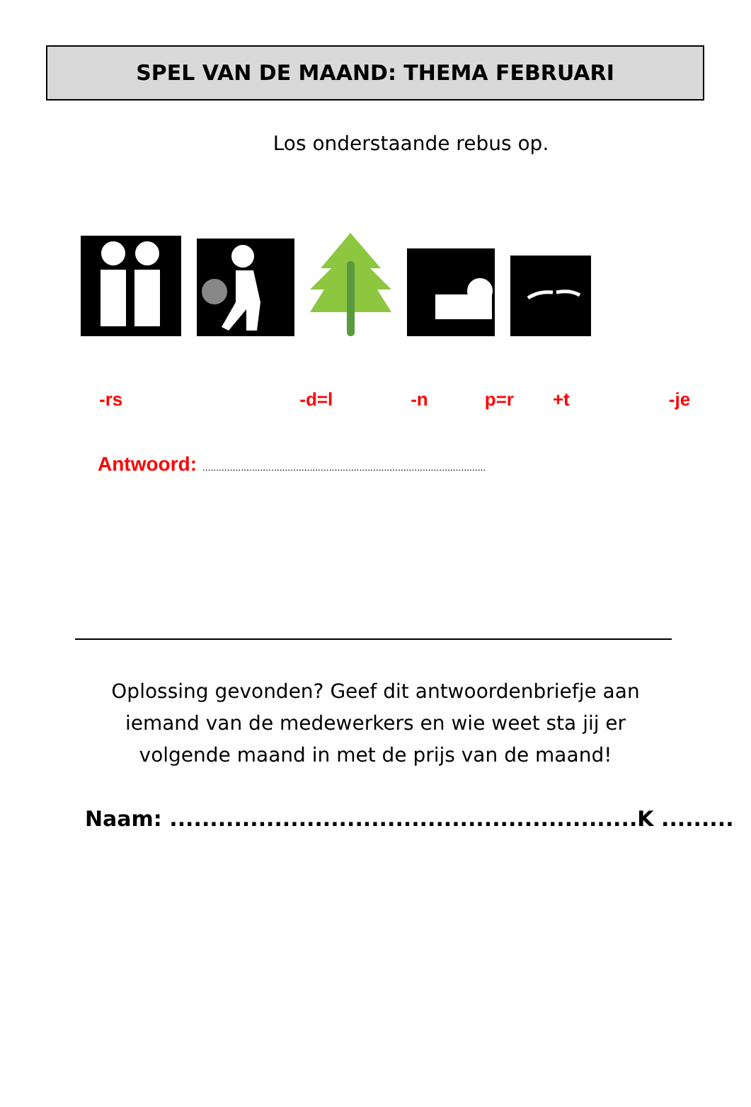SPEL VAN DE MAAND: THEMA FEBRUARI
Los onderstaande rebus op.
-rs -d=l -n p=r +t -je
Antwoord: .......................................................................................................
Oplossing gevonden? Geef dit antwoordenbriefje aan
iemand van de medewerkers en wie weet sta jij er
volgende maand in met de prijs van de maand!
Naam: ..........................................................K .........